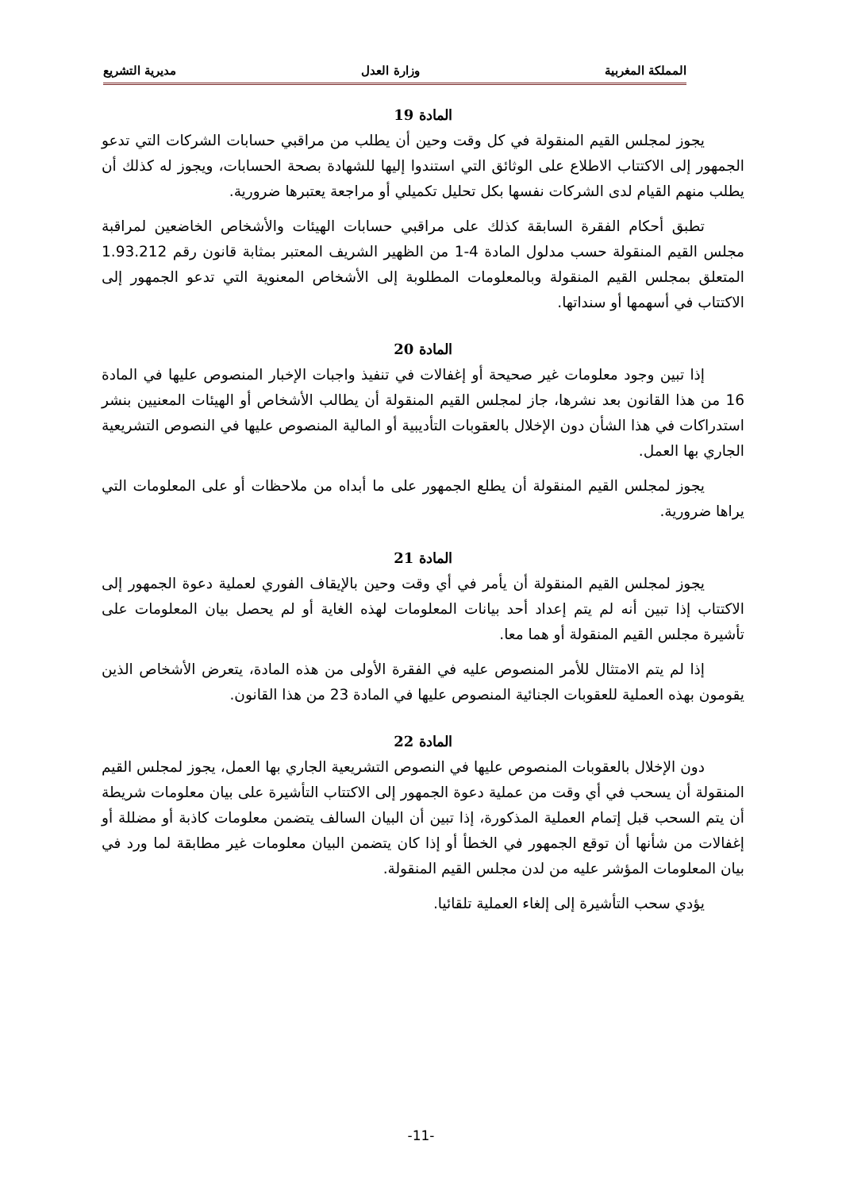المملكة المغربية وزارة العدل مديرية التشريع
المادة 19
يجوز لمجلس القيم المنقولة في كل وقت وحين أن يطلب من مراقبي حسابات الشركات التي تدعو الجمهور إلى الاكتتاب الاطلاع على الوثائق التي استندوا إليها للشهادة بصحة الحسابات، ويجوز له كذلك أن يطلب منهم القيام لدى الشركات نفسها بكل تحليل تكميلي أو مراجعة يعتبرها ضرورية.
تطبق أحكام الفقرة السابقة كذلك على مراقبي حسابات الهيئات والأشخاص الخاضعين لمراقبة مجلس القيم المنقولة حسب مدلول المادة 4-1 من الظهير الشريف المعتبر بمثابة قانون رقم 1.93.212 المتعلق بمجلس القيم المنقولة وبالمعلومات المطلوبة إلى الأشخاص المعنوية التي تدعو الجمهور إلى الاكتتاب في أسهمها أو سنداتها.
المادة 20
إذا تبين وجود معلومات غير صحيحة أو إغفالات في تنفيذ واجبات الإخبار المنصوص عليها في المادة 16 من هذا القانون بعد نشرها، جاز لمجلس القيم المنقولة أن يطالب الأشخاص أو الهيئات المعنيين بنشر استدراكات في هذا الشأن دون الإخلال بالعقوبات التأديبية أو المالية المنصوص عليها في النصوص التشريعية الجاري بها العمل.
يجوز لمجلس القيم المنقولة أن يطلع الجمهور على ما أبداه من ملاحظات أو على المعلومات التي يراها ضرورية.
المادة 21
يجوز لمجلس القيم المنقولة أن يأمر في أي وقت وحين بالإيقاف الفوري لعملية دعوة الجمهور إلى الاكتتاب إذا تبين أنه لم يتم إعداد أحد بيانات المعلومات لهذه الغاية أو لم يحصل بيان المعلومات على تأشيرة مجلس القيم المنقولة أو هما معا.
إذا لم يتم الامتثال للأمر المنصوص عليه في الفقرة الأولى من هذه المادة، يتعرض الأشخاص الذين يقومون بهذه العملية للعقوبات الجنائية المنصوص عليها في المادة 23 من هذا القانون.
المادة 22
دون الإخلال بالعقوبات المنصوص عليها في النصوص التشريعية الجاري بها العمل، يجوز لمجلس القيم المنقولة أن يسحب في أي وقت من عملية دعوة الجمهور إلى الاكتتاب التأشيرة على بيان معلومات شريطة أن يتم السحب قبل إتمام العملية المذكورة، إذا تبين أن البيان السالف يتضمن معلومات كاذبة أو مضللة أو إغفالات من شأنها أن توقع الجمهور في الخطأ أو إذا كان يتضمن البيان معلومات غير مطابقة لما ورد في بيان المعلومات المؤشر عليه من لدن مجلس القيم المنقولة.
يؤدي سحب التأشيرة إلى إلغاء العملية تلقائيا.
-11-